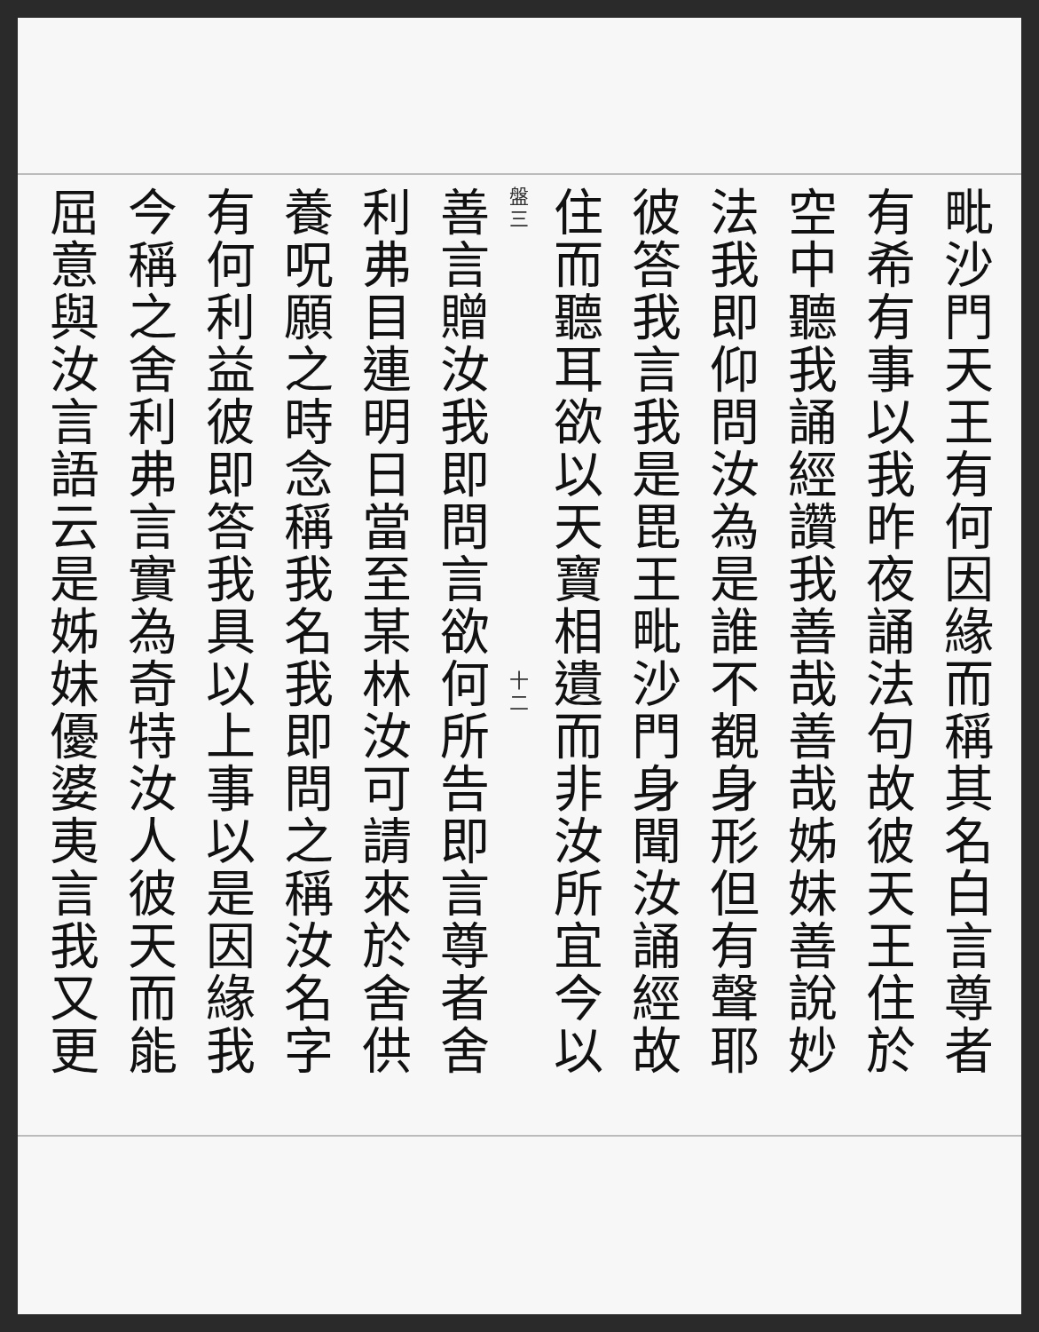毗沙門天王有何因緣而稱其名白言尊者
有希有事以我昨夜誦法句故彼天王住於
空中聽我誦經讚我善哉善哉姊妹善說妙
法我即仰問汝為是誰不覩身形但有聲耶
彼答我言我是毘王毗沙門身聞汝誦經故
住而聽耳欲以天寶相遺而非汝所宜今以
盤三 　　　　　　　　　　　　　　　　　　　 十二
善言贈汝我即問言欲何所告即言尊者舍
利弗目連明日當至某林汝可請來於舍供
養呪願之時念稱我名我即問之稱汝名字
有何利益彼即答我具以上事以是因緣我
今稱之舍利弗言實為奇特汝人彼天而能
屈意與汝言語云是姊妹優婆夷言我又更